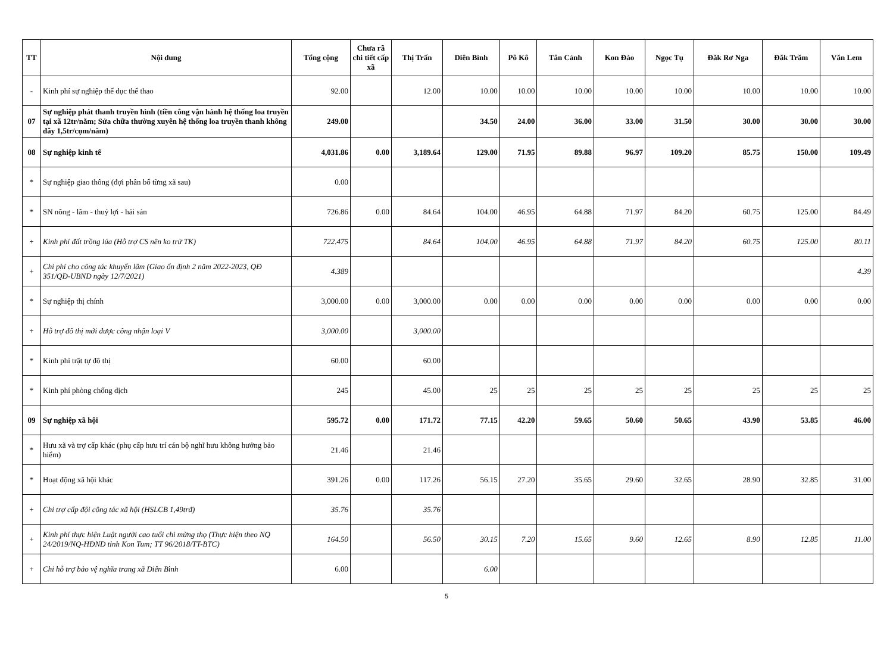| TT | Nội dung | Tổng cộng | Chưa rã chi tiết cấp xã | Thị Trấn | Diên Bình | Pô Kô | Tân Cảnh | Kon Đào | Ngọc Tụ | Đăk Rơ Nga | Đăk Trăm | Văn Lem |
| --- | --- | --- | --- | --- | --- | --- | --- | --- | --- | --- | --- | --- |
| - | Kinh phí sự nghiệp thể dục thể thao | 92.00 | | 12.00 | 10.00 | 10.00 | 10.00 | 10.00 | 10.00 | 10.00 | 10.00 | 10.00 |
| 07 | Sự nghiệp phát thanh truyền hình (tiền công vận hành hệ thống loa truyền tại xã 12tr/năm; Sửa chữa thường xuyên hệ thống loa truyền thanh không dây 1,5tr/cụm/năm) | 249.00 | | | 34.50 | 24.00 | 36.00 | 33.00 | 31.50 | 30.00 | 30.00 | 30.00 |
| 08 | Sự nghiệp kinh tế | 4,031.86 | 0.00 | 3,189.64 | 129.00 | 71.95 | 89.88 | 96.97 | 109.20 | 85.75 | 150.00 | 109.49 |
| * | Sự nghiệp giao thông (đợi phân bổ từng xã sau) | 0.00 | | | | | | | | | | |
| * | SN nông - lâm - thuỷ lợi - hải sản | 726.86 | 0.00 | 84.64 | 104.00 | 46.95 | 64.88 | 71.97 | 84.20 | 60.75 | 125.00 | 84.49 |
| + | Kinh phí đất trồng lúa (Hỗ trợ CS nên ko trừ TK) | 722.475 | | 84.64 | 104.00 | 46.95 | 64.88 | 71.97 | 84.20 | 60.75 | 125.00 | 80.11 |
| + | Chi phí cho công tác khuyến lâm (Giao ổn định 2 năm 2022-2023, QĐ 351/QĐ-UBND ngày 12/7/2021) | 4.389 | | | | | | | | | | 4.39 |
| * | Sự nghiệp thị chính | 3,000.00 | 0.00 | 3,000.00 | 0.00 | 0.00 | 0.00 | 0.00 | 0.00 | 0.00 | 0.00 | 0.00 |
| + | Hỗ trợ đô thị mới được công nhận loại V | 3,000.00 | | 3,000.00 | | | | | | | | |
| * | Kinh phí trật tự đô thị | 60.00 | | 60.00 | | | | | | | | |
| * | Kinh phí phòng chống dịch | 245 | | 45.00 | 25 | 25 | 25 | 25 | 25 | 25 | 25 | 25 |
| 09 | Sự nghiệp xã hội | 595.72 | 0.00 | 171.72 | 77.15 | 42.20 | 59.65 | 50.60 | 50.65 | 43.90 | 53.85 | 46.00 |
| * | Hưu xã và trợ cấp khác (phụ cấp hưu trí cán bộ nghĩ hưu không hưởng bảo hiểm) | 21.46 | | 21.46 | | | | | | | | |
| * | Hoạt động xã hội khác | 391.26 | 0.00 | 117.26 | 56.15 | 27.20 | 35.65 | 29.60 | 32.65 | 28.90 | 32.85 | 31.00 |
| + | Chi trợ cấp đội công tác xã hội (HSLCB 1,49trđ) | 35.76 | | 35.76 | | | | | | | | |
| + | Kinh phí thực hiện Luật người cao tuổi chi mừng thọ (Thực hiện theo NQ 24/2019/NQ-HĐND tỉnh Kon Tum; TT 96/2018/TT-BTC) | 164.50 | | 56.50 | 30.15 | 7.20 | 15.65 | 9.60 | 12.65 | 8.90 | 12.85 | 11.00 |
| + | Chi hỗ trợ bảo vệ nghĩa trang xã Diên Bình | 6.00 | | | 6.00 | | | | | | | |
5